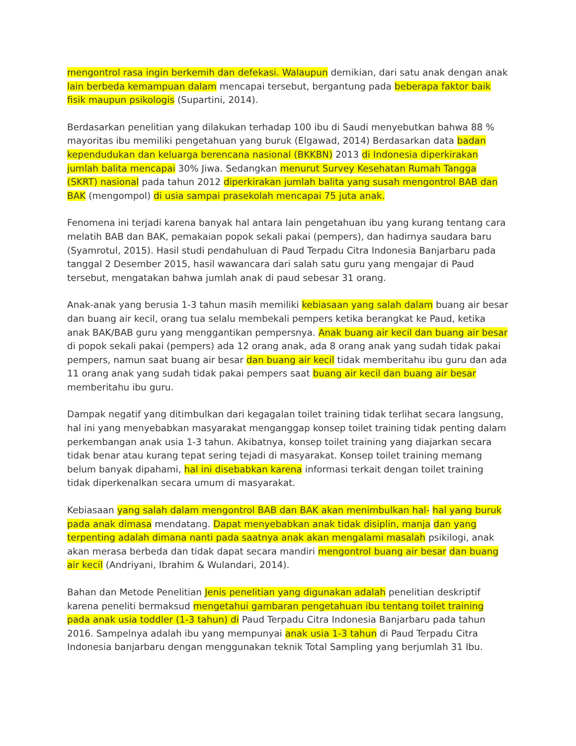mengontrol rasa ingin berkemih dan defekasi. Walaupun demikian, dari satu anak dengan anak lain berbeda kemampuan dalam mencapai tersebut, bergantung pada beberapa faktor baik fisik maupun psikologis (Supartini, 2014).
Berdasarkan penelitian yang dilakukan terhadap 100 ibu di Saudi menyebutkan bahwa 88 % mayoritas ibu memiliki pengetahuan yang buruk (Elgawad, 2014) Berdasarkan data badan kependudukan dan keluarga berencana nasional (BKKBN) 2013 di Indonesia diperkirakan jumlah balita mencapai 30% Jiwa. Sedangkan menurut Survey Kesehatan Rumah Tangga (SKRT) nasional pada tahun 2012 diperkirakan jumlah balita yang susah mengontrol BAB dan BAK (mengompol) di usia sampai prasekolah mencapai 75 juta anak.
Fenomena ini terjadi karena banyak hal antara lain pengetahuan ibu yang kurang tentang cara melatih BAB dan BAK, pemakaian popok sekali pakai (pempers), dan hadirnya saudara baru (Syamrotul, 2015). Hasil studi pendahuluan di Paud Terpadu Citra Indonesia Banjarbaru pada tanggal 2 Desember 2015, hasil wawancara dari salah satu guru yang mengajar di Paud tersebut, mengatakan bahwa jumlah anak di paud sebesar 31 orang.
Anak-anak yang berusia 1-3 tahun masih memiliki kebiasaan yang salah dalam buang air besar dan buang air kecil, orang tua selalu membekali pempers ketika berangkat ke Paud, ketika anak BAK/BAB guru yang menggantikan pempersnya. Anak buang air kecil dan buang air besar di popok sekali pakai (pempers) ada 12 orang anak, ada 8 orang anak yang sudah tidak pakai pempers, namun saat buang air besar dan buang air kecil tidak memberitahu ibu guru dan ada 11 orang anak yang sudah tidak pakai pempers saat buang air kecil dan buang air besar memberitahu ibu guru.
Dampak negatif yang ditimbulkan dari kegagalan toilet training tidak terlihat secara langsung, hal ini yang menyebabkan masyarakat menganggap konsep toilet training tidak penting dalam perkembangan anak usia 1-3 tahun. Akibatnya, konsep toilet training yang diajarkan secara tidak benar atau kurang tepat sering tejadi di masyarakat. Konsep toilet training memang belum banyak dipahami, hal ini disebabkan karena informasi terkait dengan toilet training tidak diperkenalkan secara umum di masyarakat.
Kebiasaan yang salah dalam mengontrol BAB dan BAK akan menimbulkan hal- hal yang buruk pada anak dimasa mendatang. Dapat menyebabkan anak tidak disiplin, manja dan yang terpenting adalah dimana nanti pada saatnya anak akan mengalami masalah psikilogi, anak akan merasa berbeda dan tidak dapat secara mandiri mengontrol buang air besar dan buang air kecil (Andriyani, Ibrahim & Wulandari, 2014).
Bahan dan Metode Penelitian Jenis penelitian yang digunakan adalah penelitian deskriptif karena peneliti bermaksud mengetahui gambaran pengetahuan ibu tentang toilet training pada anak usia toddler (1-3 tahun) di Paud Terpadu Citra Indonesia Banjarbaru pada tahun 2016. Sampelnya adalah ibu yang mempunyai anak usia 1-3 tahun di Paud Terpadu Citra Indonesia banjarbaru dengan menggunakan teknik Total Sampling yang berjumlah 31 Ibu.